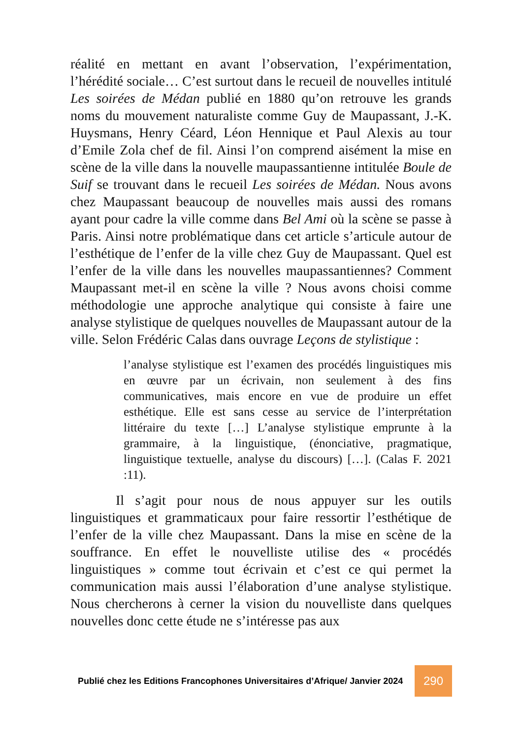réalité en mettant en avant l’observation, l’expérimentation, l’hérédité sociale… C’est surtout dans le recueil de nouvelles intitulé Les soirées de Médan publié en 1880 qu’on retrouve les grands noms du mouvement naturaliste comme Guy de Maupassant, J.-K. Huysmans, Henry Céard, Léon Hennique et Paul Alexis au tour d’Emile Zola chef de fil. Ainsi l’on comprend aisément la mise en scène de la ville dans la nouvelle maupassantienne intitulée Boule de Suif se trouvant dans le recueil Les soirées de Médan. Nous avons chez Maupassant beaucoup de nouvelles mais aussi des romans ayant pour cadre la ville comme dans Bel Ami où la scène se passe à Paris. Ainsi notre problématique dans cet article s’articule autour de l’esthétique de l’enfer de la ville chez Guy de Maupassant. Quel est l’enfer de la ville dans les nouvelles maupassantiennes? Comment Maupassant met-il en scène la ville ? Nous avons choisi comme méthodologie une approche analytique qui consiste à faire une analyse stylistique de quelques nouvelles de Maupassant autour de la ville. Selon Frédéric Calas dans ouvrage Leçons de stylistique :
l’analyse stylistique est l’examen des procédés linguistiques mis en œuvre par un écrivain, non seulement à des fins communicatives, mais encore en vue de produire un effet esthétique. Elle est sans cesse au service de l’interprétation littéraire du texte […] L’analyse stylistique emprunte à la grammaire, à la linguistique, (énonciative, pragmatique, linguistique textuelle, analyse du discours) […]. (Calas F. 2021 :11).
Il s’agit pour nous de nous appuyer sur les outils linguistiques et grammaticaux pour faire ressortir l’esthétique de l’enfer de la ville chez Maupassant. Dans la mise en scène de la souffrance. En effet le nouvelliste utilise des « procédés linguistiques » comme tout écrivain et c’est ce qui permet la communication mais aussi l’élaboration d’une analyse stylistique. Nous chercherons à cerner la vision du nouvelliste dans quelques nouvelles donc cette étude ne s’intéresse pas aux
Publié chez les Editions Francophones Universitaires d’Afrique/ Janvier 2024 290